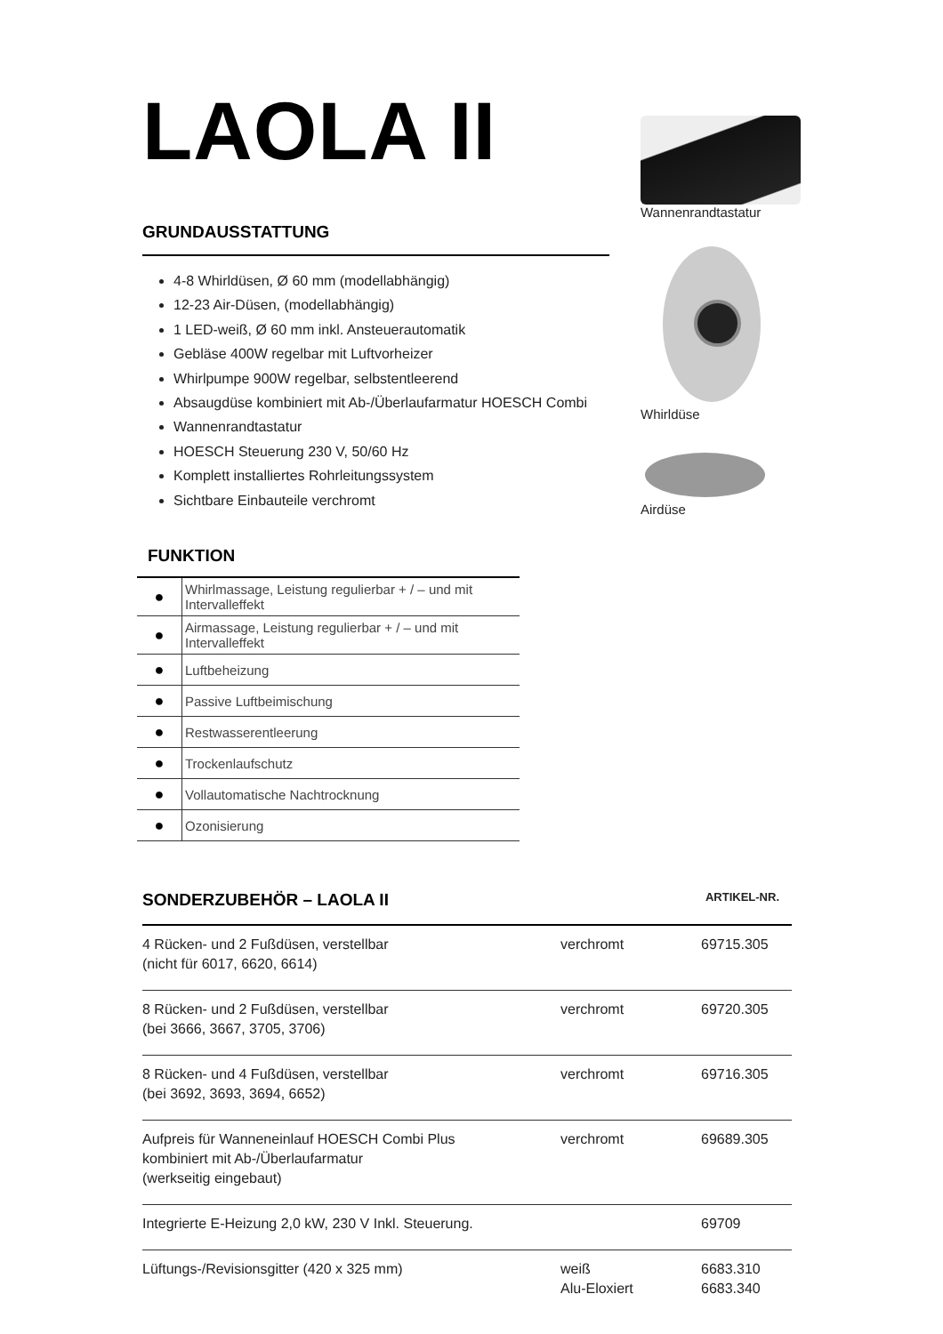LAOLA II
GRUNDAUSSTATTUNG
4-8 Whirldüsen, Ø 60 mm (modellabhängig)
12-23 Air-Düsen, (modellabhängig)
1 LED-weiß, Ø 60 mm inkl. Ansteuerautomatik
Gebläse 400W regelbar mit Luftvorheizer
Whirlpumpe 900W regelbar, selbstentleerend
Absaugdüse kombiniert mit Ab-/Überlaufarmatur HOESCH Combi
Wannenrandtastatur
HOESCH Steuerung 230 V, 50/60 Hz
Komplett installiertes Rohrleitungssystem
Sichtbare Einbauteile verchromt
FUNKTION
| ● | Whirlmassage, Leistung regulierbar + / – und mit Intervalleffekt |
| ● | Airmassage, Leistung regulierbar + / – und mit Intervalleffekt |
| ● | Luftbeheizung |
| ● | Passive Luftbeimischung |
| ● | Restwasserentleerung |
| ● | Trockenlaufschutz |
| ● | Vollautomatische Nachtrocknung |
| ● | Ozonisierung |
SONDERZUBEHÖR – LAOLA II
ARTIKEL-NR.
| 4 Rücken- und 2 Fußdüsen, verstellbar (nicht für 6017, 6620, 6614) | verchromt | 69715.305 |
| 8 Rücken- und 2 Fußdüsen, verstellbar (bei 3666, 3667, 3705, 3706) | verchromt | 69720.305 |
| 8 Rücken- und 4 Fußdüsen, verstellbar (bei 3692, 3693, 3694, 6652) | verchromt | 69716.305 |
| Aufpreis für Wanneneinlauf HOESCH Combi Plus kombiniert mit Ab-/Überlaufarmatur (werkseitig eingebaut) | verchromt | 69689.305 |
| Integrierte E-Heizung 2,0 kW, 230 V Inkl. Steuerung. | | 69709 |
| Lüftungs-/Revisionsgitter (420 x 325 mm) | weiß Alu-Eloxiert | 6683.310 6683.340 |
Wannenrandtastatur
Whirldüse
Airdüse